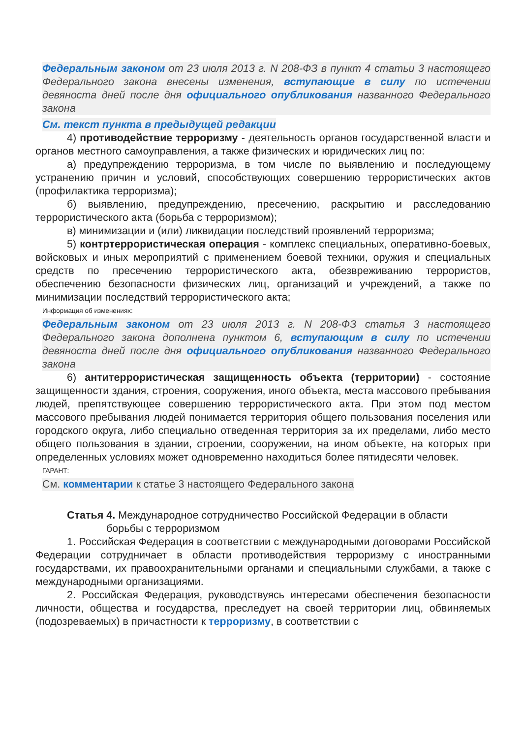Федеральным законом от 23 июля 2013 г. N 208-ФЗ в пункт 4 статьи 3 настоящего Федерального закона внесены изменения, вступающие в силу по истечении девяноста дней после дня официального опубликования названного Федерального закона
См. текст пункта в предыдущей редакции
4) противодействие терроризму - деятельность органов государственной власти и органов местного самоуправления, а также физических и юридических лиц по:
а) предупреждению терроризма, в том числе по выявлению и последующему устранению причин и условий, способствующих совершению террористических актов (профилактика терроризма);
б) выявлению, предупреждению, пресечению, раскрытию и расследованию террористического акта (борьба с терроризмом);
в) минимизации и (или) ликвидации последствий проявлений терроризма;
5) контртеррористическая операция - комплекс специальных, оперативно-боевых, войсковых и иных мероприятий с применением боевой техники, оружия и специальных средств по пресечению террористического акта, обезвреживанию террористов, обеспечению безопасности физических лиц, организаций и учреждений, а также по минимизации последствий террористического акта;
Информация об изменениях:
Федеральным законом от 23 июля 2013 г. N 208-ФЗ статья 3 настоящего Федерального закона дополнена пунктом 6, вступающим в силу по истечении девяноста дней после дня официального опубликования названного Федерального закона
6) антитеррористическая защищенность объекта (территории) - состояние защищенности здания, строения, сооружения, иного объекта, места массового пребывания людей, препятствующее совершению террористического акта. При этом под местом массового пребывания людей понимается территория общего пользования поселения или городского округа, либо специально отведенная территория за их пределами, либо место общего пользования в здании, строении, сооружении, на ином объекте, на которых при определенных условиях может одновременно находиться более пятидесяти человек.
ГАРАНТ:
См. комментарии к статье 3 настоящего Федерального закона
Статья 4. Международное сотрудничество Российской Федерации в области
борьбы с терроризмом
1. Российская Федерация в соответствии с международными договорами Российской Федерации сотрудничает в области противодействия терроризму с иностранными государствами, их правоохранительными органами и специальными службами, а также с международными организациями.
2. Российская Федерация, руководствуясь интересами обеспечения безопасности личности, общества и государства, преследует на своей территории лиц, обвиняемых (подозреваемых) в причастности к терроризму, в соответствии с